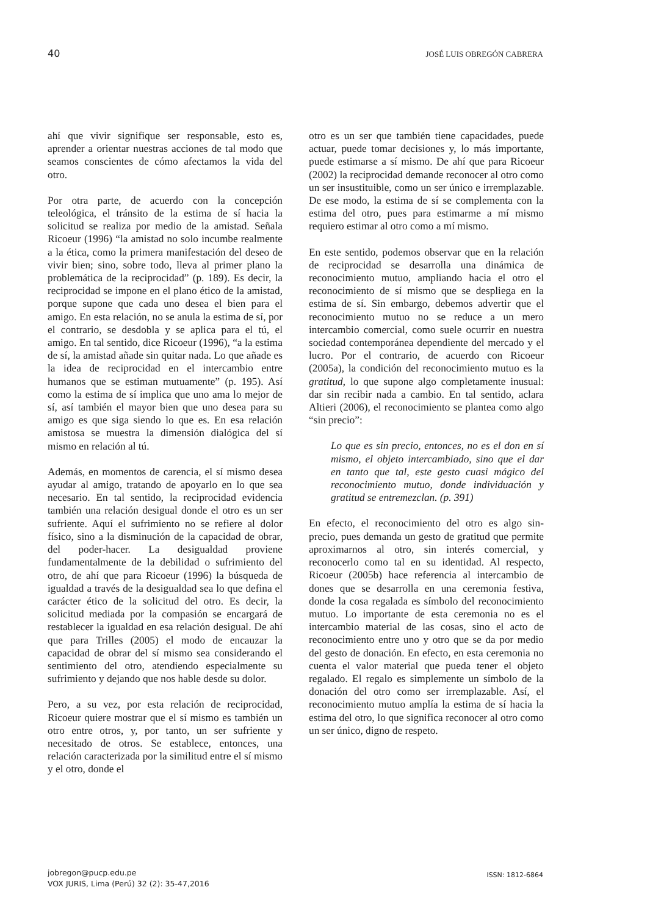40 JOSÉ LUIS OBREGÓN CABRERA
ahí que vivir signifique ser responsable, esto es, aprender a orientar nuestras acciones de tal modo que seamos conscientes de cómo afectamos la vida del otro.
Por otra parte, de acuerdo con la concepción teleológica, el tránsito de la estima de sí hacia la solicitud se realiza por medio de la amistad. Señala Ricoeur (1996) “la amistad no solo incumbe realmente a la ética, como la primera manifestación del deseo de vivir bien; sino, sobre todo, lleva al primer plano la problemática de la reciprocidad” (p. 189). Es decir, la reciprocidad se impone en el plano ético de la amistad, porque supone que cada uno desea el bien para el amigo. En esta relación, no se anula la estima de sí, por el contrario, se desdobla y se aplica para el tú, el amigo. En tal sentido, dice Ricoeur (1996), “a la estima de sí, la amistad añade sin quitar nada. Lo que añade es la idea de reciprocidad en el intercambio entre humanos que se estiman mutuamente” (p. 195). Así como la estima de sí implica que uno ama lo mejor de sí, así también el mayor bien que uno desea para su amigo es que siga siendo lo que es. En esa relación amistosa se muestra la dimensión dialógica del sí mismo en relación al tú.
Además, en momentos de carencia, el sí mismo desea ayudar al amigo, tratando de apoyarlo en lo que sea necesario. En tal sentido, la reciprocidad evidencia también una relación desigual donde el otro es un ser sufriente. Aquí el sufrimiento no se refiere al dolor físico, sino a la disminución de la capacidad de obrar, del poder-hacer. La desigualdad proviene fundamentalmente de la debilidad o sufrimiento del otro, de ahí que para Ricoeur (1996) la búsqueda de igualdad a través de la desigualdad sea lo que defina el carácter ético de la solicitud del otro. Es decir, la solicitud mediada por la compasión se encargará de restablecer la igualdad en esa relación desigual. De ahí que para Trilles (2005) el modo de encauzar la capacidad de obrar del sí mismo sea considerando el sentimiento del otro, atendiendo especialmente su sufrimiento y dejando que nos hable desde su dolor.
Pero, a su vez, por esta relación de reciprocidad, Ricoeur quiere mostrar que el sí mismo es también un otro entre otros, y, por tanto, un ser sufriente y necesitado de otros. Se establece, entonces, una relación caracterizada por la similitud entre el sí mismo y el otro, donde el
otro es un ser que también tiene capacidades, puede actuar, puede tomar decisiones y, lo más importante, puede estimarse a sí mismo. De ahí que para Ricoeur (2002) la reciprocidad demande reconocer al otro como un ser insustituible, como un ser único e irremplazable. De ese modo, la estima de sí se complementa con la estima del otro, pues para estimarme a mí mismo requiero estimar al otro como a mí mismo.
En este sentido, podemos observar que en la relación de reciprocidad se desarrolla una dinámica de reconocimiento mutuo, ampliando hacia el otro el reconocimiento de sí mismo que se despliega en la estima de sí. Sin embargo, debemos advertir que el reconocimiento mutuo no se reduce a un mero intercambio comercial, como suele ocurrir en nuestra sociedad contemporánea dependiente del mercado y el lucro. Por el contrario, de acuerdo con Ricoeur (2005a), la condición del reconocimiento mutuo es la gratitud, lo que supone algo completamente inusual: dar sin recibir nada a cambio. En tal sentido, aclara Altieri (2006), el reconocimiento se plantea como algo “sin precio”:
Lo que es sin precio, entonces, no es el don en sí mismo, el objeto intercambiado, sino que el dar en tanto que tal, este gesto cuasi mágico del reconocimiento mutuo, donde individuación y gratitud se entremezclan. (p. 391)
En efecto, el reconocimiento del otro es algo sin-precio, pues demanda un gesto de gratitud que permite aproximarnos al otro, sin interés comercial, y reconocerlo como tal en su identidad. Al respecto, Ricoeur (2005b) hace referencia al intercambio de dones que se desarrolla en una ceremonia festiva, donde la cosa regalada es símbolo del reconocimiento mutuo. Lo importante de esta ceremonia no es el intercambio material de las cosas, sino el acto de reconocimiento entre uno y otro que se da por medio del gesto de donación. En efecto, en esta ceremonia no cuenta el valor material que pueda tener el objeto regalado. El regalo es simplemente un símbolo de la donación del otro como ser irremplazable. Así, el reconocimiento mutuo amplía la estima de sí hacia la estima del otro, lo que significa reconocer al otro como un ser único, digno de respeto.
jobregon@pucp.edu.pe
VOX JURIS, Lima (Perú) 32 (2): 35-47,2016
ISSN: 1812-6864